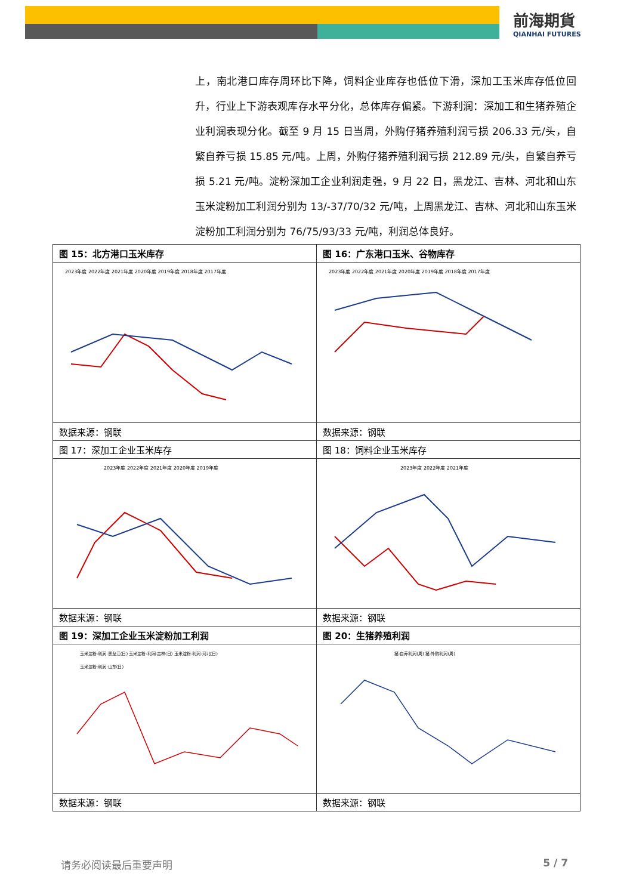前海期貨
QIANHAI FUTURES
上，南北港口库存周环比下降，饲料企业库存也低位下滑，深加工玉米库存低位回升，行业上下游表观库存水平分化，总体库存偏紧。下游利润：深加工和生猪养殖企业利润表现分化。截至 9 月 15 日当周，外购仔猪养殖利润亏损 206.33 元/头，自繁自养亏损 15.85 元/吨。上周，外购仔猪养殖利润亏损 212.89 元/头，自繁自养亏损 5.21 元/吨。淀粉深加工企业利润走强，9 月 22 日，黑龙江、吉林、河北和山东玉米淀粉加工利润分别为 13/-37/70/32 元/吨，上周黑龙江、吉林、河北和山东玉米淀粉加工利润分别为 76/75/93/33 元/吨，利润总体良好。
| 图 15：北方港口玉米库存 | 图 16：广东港口玉米、谷物库存 |
| 2023年度 2022年度 2021年度 2020年度 2019年度 2018年度 2017年度 | 2023年度 2022年度 2021年度 2020年度 2019年度 2018年度 2017年度 |
| 数据来源：钢联 | 数据来源：钢联 |
| 图 17：深加工企业玉米库存 | 图 18：饲料企业玉米库存 |
| 2023年度 2022年度 2021年度 2020年度 2019年度 | 2023年度 2022年度 2021年度 |
| 数据来源：钢联 | 数据来源：钢联 |
| 图 19：深加工企业玉米淀粉加工利润 | 图 20：生猪养殖利润 |
| 玉米淀粉:利润:黑龙江(日) 玉米淀粉:利润:吉林(日) 玉米淀粉:利润:河北(日) 玉米淀粉:利润:山东(日) | 猪:自养利润(周) 猪:外购利润(周) |
| 数据来源：钢联 | 数据来源：钢联 |
请务必阅读最后重要声明 5 / 7